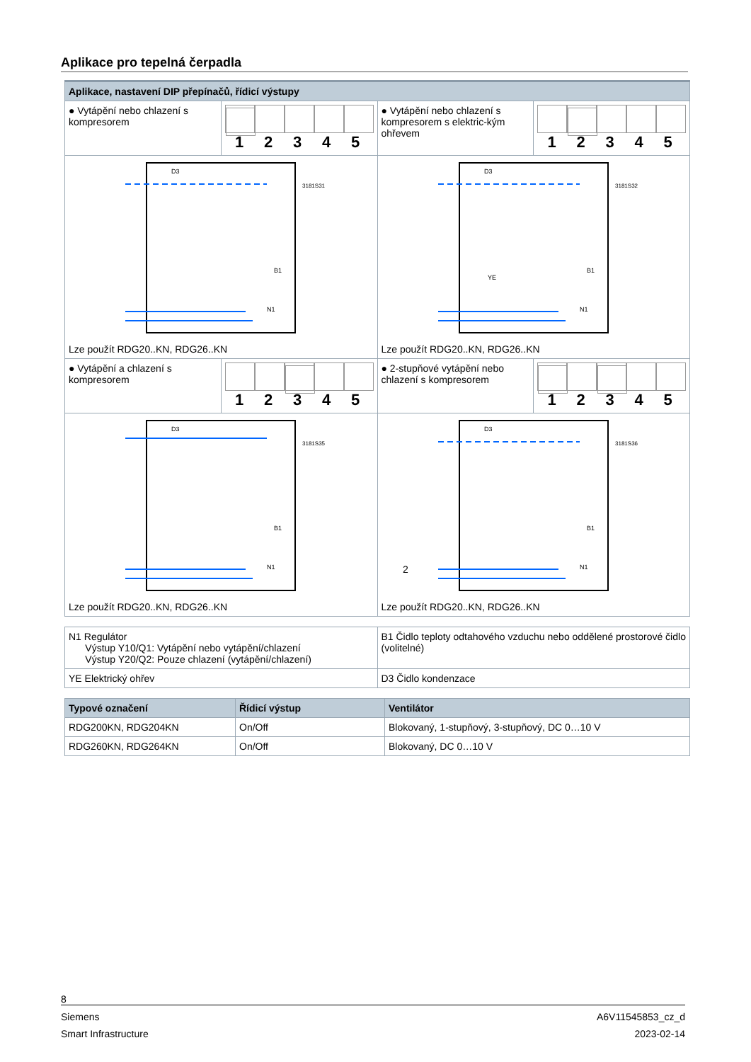Aplikace pro tepelná čerpadla
| Aplikace, nastavení DIP přepínačů, řídicí výstupy | | | |
| ● Vytápění nebo chlazení s kompresorem | 1 2 3 4 5 | ● Vytápění nebo chlazení s kompresorem s elektric-kým ohřevem | 1 2 3 4 5 |
| D3 B1 N1 3181S31 Lze použít RDG20..KN, RDG26..KN | | D3 B1 YE N1 3181S32 Lze použít RDG20..KN, RDG26..KN | |
| ● Vytápění a chlazení s kompresorem | 1 2 3 4 5 | ● 2-stupňové vytápění nebo chlazení s kompresorem | 1 2 3 4 5 |
| D3 B1 N1 3181S35 Lze použít RDG20..KN, RDG26..KN | | D3 B1 N1 2 3181S36 Lze použít RDG20..KN, RDG26..KN | |
| N1 Regulátor Výstup Y10/Q1: Vytápění nebo vytápění/chlazení Výstup Y20/Q2: Pouze chlazení (vytápění/chlazení) | B1 Čidlo teploty odtahového vzduchu nebo oddělené prostorové čidlo (volitelné) |
| YE Elektrický ohřev | D3 Čidlo kondenzace |
| Typové označení | Řídicí výstup | Ventilátor |
| --- | --- | --- |
| RDG200KN, RDG204KN | On/Off | Blokovaný, 1-stupňový, 3-stupňový, DC 0…10 V |
| RDG260KN, RDG264KN | On/Off | Blokovaný, DC 0…10 V |
8
Siemens A6V11545853_cz_d
Smart Infrastructure 2023-02-14